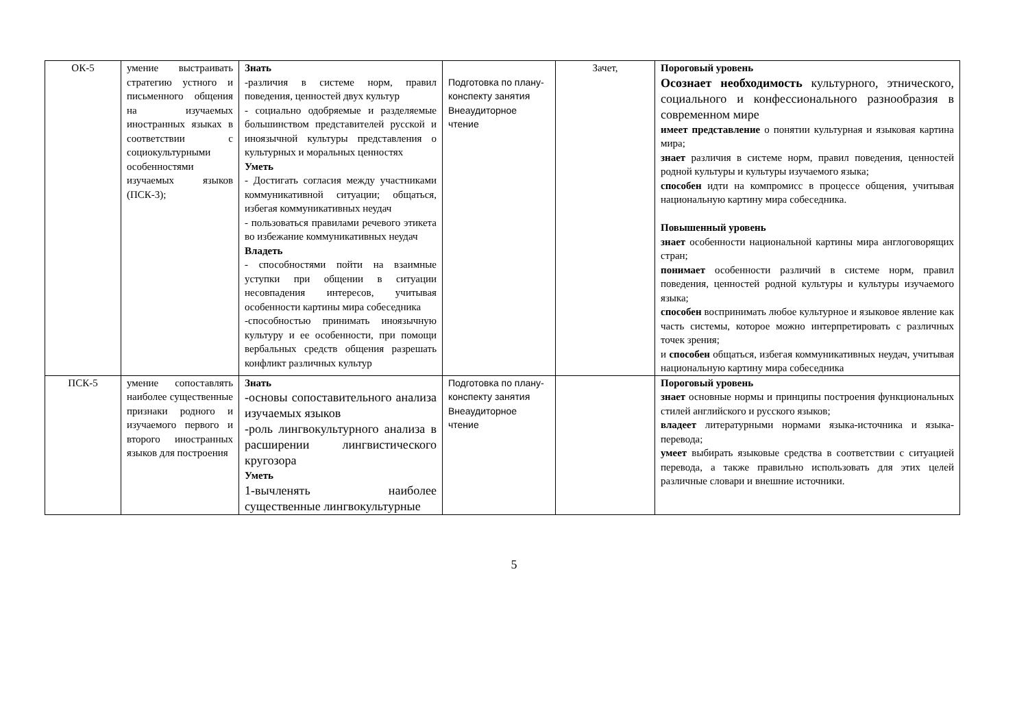| ОК-5 | умение выстраивать стратегию устного и письменного общения на изучаемых иностранных языках в соответствии с социокультурными особенностями изучаемых языков (ПСК-3); | Знать -различия в системе норм, правил поведения, ценностей двух культур - социально одобряемые и разделяемые большинством представителей русской и иноязычной культуры представления о культурных и моральных ценностях Уметь - Достигать согласия между участниками коммуникативной ситуации; общаться, избегая коммуникативных неудач - пользоваться правилами речевого этикета во избежание коммуникативных неудач Владеть - способностями пойти на взаимные уступки при общении в ситуации несовпадения интересов, учитывая особенности картины мира собеседника -способностью принимать иноязычную культуру и ее особенности, при помощи вербальных средств общения разрешать конфликт различных культур | Подготовка по плану-конспекту занятия Внеаудиторное чтение | Зачет, | Пороговый уровень Осознает необходимость культурного, этнического, социального и конфессионального разнообразия в современном мире имеет представление о понятии культурная и языковая картина мира; знает различия в системе норм, правил поведения, ценностей родной культуры и культуры изучаемого языка; способен идти на компромисс в процессе общения, учитывая национальную картину мира собеседника. Повышенный уровень знает особенности национальной картины мира англоговорящих стран; понимает особенности различий в системе норм, правил поведения, ценностей родной культуры и культуры изучаемого языка; способен воспринимать любое культурное и языковое явление как часть системы, которое можно интерпретировать с различных точек зрения; и способен общаться, избегая коммуникативных неудач, учитывая национальную картину мира собеседника |
| ПСК-5 | умение сопоставлять наиболее существенные признаки родного и изучаемого первого и второго иностранных языков для построения | Знать -основы сопоставительного анализа изучаемых языков -роль лингвокультурного анализа в расширении лингвистического кругозора Уметь 1-вычленять наиболее существенные лингвокультурные | Подготовка по плану-конспекту занятия Внеаудиторное чтение | | Пороговый уровень знает основные нормы и принципы построения функциональных стилей английского и русского языков; владеет литературными нормами языка-источника и языка-перевода; умеет выбирать языковые средства в соответствии с ситуацией перевода, а также правильно использовать для этих целей различные словари и внешние источники. |
5